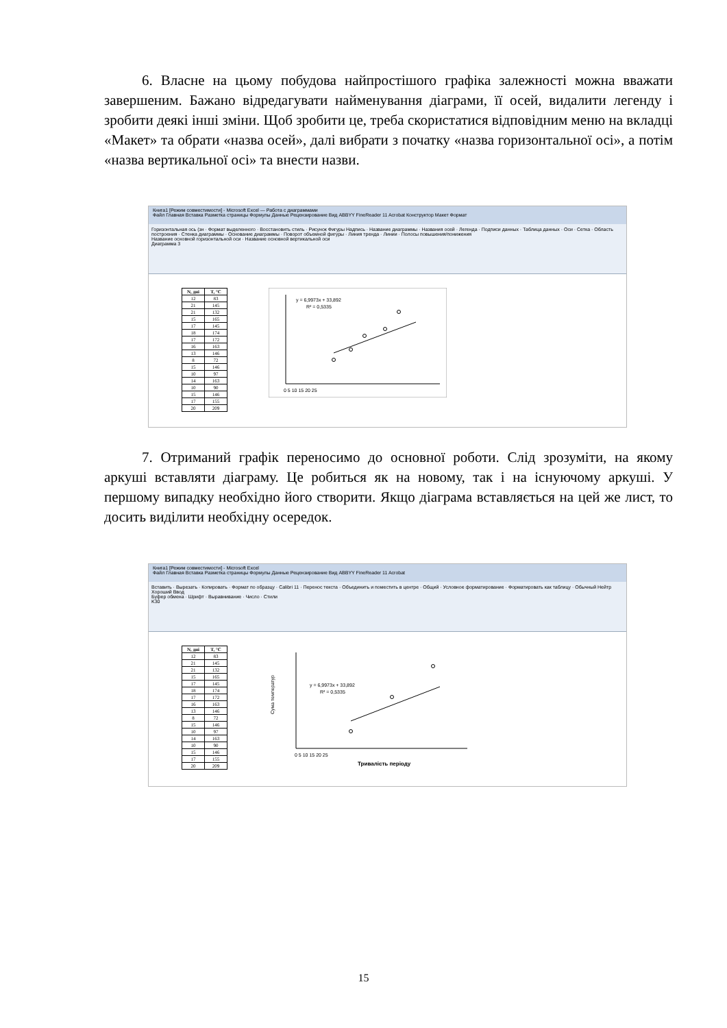6. Власне на цьому побудова найпростішого графіка залежності можна вважати завершеним. Бажано відредагувати найменування діаграми, її осей, видалити легенду і зробити деякі інші зміни. Щоб зробити це, треба скористатися відповідним меню на вкладці «Макет» та обрати «назва осей», далі вибрати з початку «назва горизонтальної осі», а потім «назва вертикальної осі» та внести назви.
Книга1 [Режим совместимости] - Microsoft Excel — Работа с диаграммами
Файл Главная Вставка Разметка страницы Формулы Данные Рецензирование Вид ABBYY FineReader 11 Acrobat Конструктор Макет Формат
Горизонтальная ось (зн · Формат выделенного · Восстановить стиль · Рисунок Фигуры Надпись · Название диаграммы · Названия осей · Легенда · Подписи данных · Таблица данных · Оси · Сетка · Область построения · Стенка диаграммы · Основание диаграммы · Поворот объемной фигуры · Линия тренда · Линии · Полосы повышения/понижения
Название основной горизонтальной оси · Название основной вертикальной оси
Диаграмма 3
| N, дні | T, °C |
| --- | --- |
| 12 | 83 |
| 21 | 145 |
| 21 | 132 |
| 15 | 165 |
| 17 | 145 |
| 18 | 174 |
| 17 | 172 |
| 16 | 163 |
| 13 | 146 |
| 8 | 72 |
| 15 | 146 |
| 10 | 97 |
| 14 | 163 |
| 10 | 90 |
| 15 | 146 |
| 17 | 155 |
| 20 | 209 |
y = 6,9973x + 33,892
R² = 0,5335
0 5 10 15 20 25
7. Отриманий графік переносимо до основної роботи. Слід зрозуміти, на якому аркуші вставляти діаграму. Це робиться як на новому, так і на існуючому аркуші. У першому випадку необхідно його створити. Якщо діаграма вставляється на цей же лист, то досить виділити необхідну осередок.
Книга1 [Режим совместимости] - Microsoft Excel
Файл Главная Вставка Разметка страницы Формулы Данные Рецензирование Вид ABBYY FineReader 11 Acrobat
Вставить · Вырезать · Копировать · Формат по образцу · Calibri 11 · Перенос текста · Объединить и поместить в центре · Общий · Условное форматирование · Форматировать как таблицу · Обычный Нейтр Хороший Ввод
Буфер обмена · Шрифт · Выравнивание · Число · Стили
K30
| N, дні | T, °C |
| --- | --- |
| 12 | 83 |
| 21 | 145 |
| 21 | 132 |
| 15 | 165 |
| 17 | 145 |
| 18 | 174 |
| 17 | 172 |
| 16 | 163 |
| 13 | 146 |
| 8 | 72 |
| 15 | 146 |
| 10 | 97 |
| 14 | 163 |
| 10 | 90 |
| 15 | 146 |
| 17 | 155 |
| 20 | 209 |
Сума температур
y = 6,9973x + 33,892
R² = 0,5335
0 5 10 15 20 25
Тривалість періоду
15